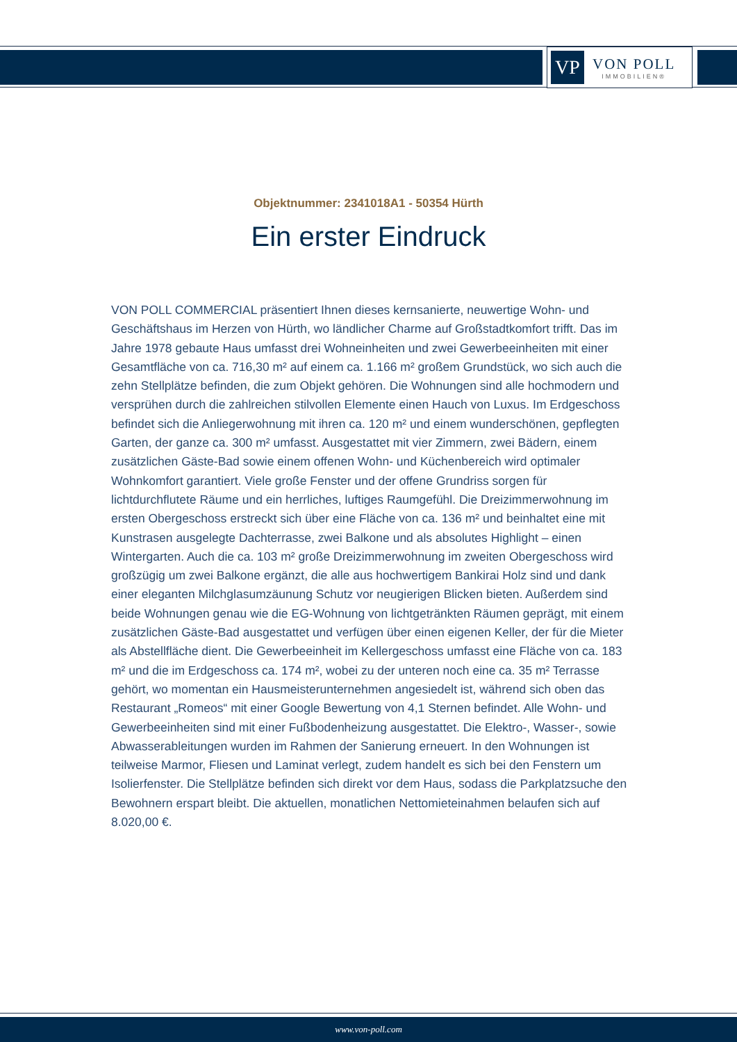VP
VON POLL
IMMOBILIEN®
Objektnummer: 2341018A1 - 50354 Hürth
Ein erster Eindruck
VON POLL COMMERCIAL präsentiert Ihnen dieses kernsanierte, neuwertige Wohn- und Geschäftshaus im Herzen von Hürth, wo ländlicher Charme auf Großstadtkomfort trifft. Das im Jahre 1978 gebaute Haus umfasst drei Wohneinheiten und zwei Gewerbeeinheiten mit einer Gesamtfläche von ca. 716,30 m² auf einem ca. 1.166 m² großem Grundstück, wo sich auch die zehn Stellplätze befinden, die zum Objekt gehören. Die Wohnungen sind alle hochmodern und versprühen durch die zahlreichen stilvollen Elemente einen Hauch von Luxus. Im Erdgeschoss befindet sich die Anliegerwohnung mit ihren ca. 120 m² und einem wunderschönen, gepflegten Garten, der ganze ca. 300 m² umfasst. Ausgestattet mit vier Zimmern, zwei Bädern, einem zusätzlichen Gäste-Bad sowie einem offenen Wohn- und Küchenbereich wird optimaler Wohnkomfort garantiert. Viele große Fenster und der offene Grundriss sorgen für lichtdurchflutete Räume und ein herrliches, luftiges Raumgefühl. Die Dreizimmerwohnung im ersten Obergeschoss erstreckt sich über eine Fläche von ca. 136 m² und beinhaltet eine mit Kunstrasen ausgelegte Dachterrasse, zwei Balkone und als absolutes Highlight – einen Wintergarten. Auch die ca. 103 m² große Dreizimmerwohnung im zweiten Obergeschoss wird großzügig um zwei Balkone ergänzt, die alle aus hochwertigem Bankirai Holz sind und dank einer eleganten Milchglasumzäunung Schutz vor neugierigen Blicken bieten. Außerdem sind beide Wohnungen genau wie die EG-Wohnung von lichtgetränkten Räumen geprägt, mit einem zusätzlichen Gäste-Bad ausgestattet und verfügen über einen eigenen Keller, der für die Mieter als Abstellfläche dient. Die Gewerbeeinheit im Kellergeschoss umfasst eine Fläche von ca. 183 m² und die im Erdgeschoss ca. 174 m², wobei zu der unteren noch eine ca. 35 m² Terrasse gehört, wo momentan ein Hausmeisterunternehmen angesiedelt ist, während sich oben das Restaurant „Romeos“ mit einer Google Bewertung von 4,1 Sternen befindet. Alle Wohn- und Gewerbeeinheiten sind mit einer Fußbodenheizung ausgestattet. Die Elektro-, Wasser-, sowie Abwasserableitungen wurden im Rahmen der Sanierung erneuert. In den Wohnungen ist teilweise Marmor, Fliesen und Laminat verlegt, zudem handelt es sich bei den Fenstern um Isolierfenster. Die Stellplätze befinden sich direkt vor dem Haus, sodass die Parkplatzsuche den Bewohnern erspart bleibt. Die aktuellen, monatlichen Nettomieteinahmen belaufen sich auf 8.020,00 €.
www.von-poll.com